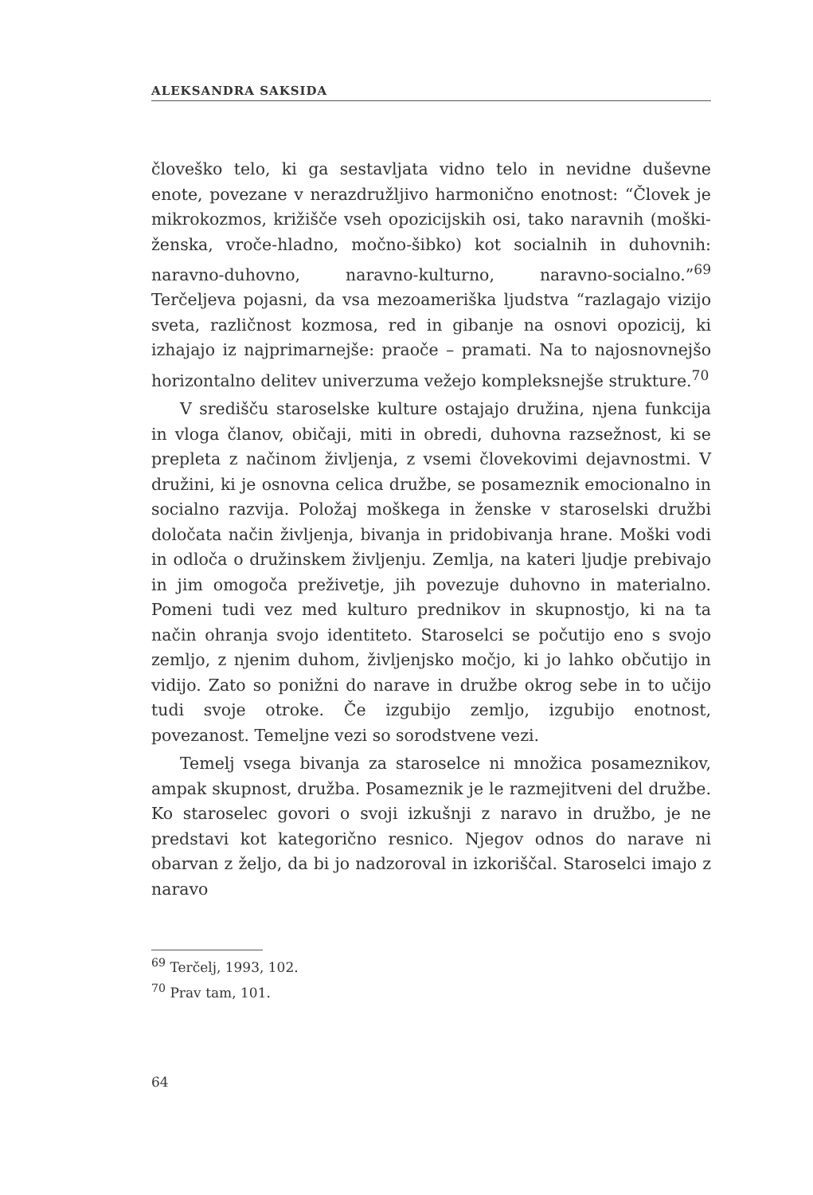ALEKSANDRA SAKSIDA
človeško telo, ki ga sestavljata vidno telo in nevidne duševne enote, povezane v nerazdružljivo harmonično enotnost: “Človek je mikrokozmos, križišče vseh opozicijskih osi, tako naravnih (moški-ženska, vroče-hladno, močno-šibko) kot socialnih in duhovnih: naravno-duhovno, naravno-kulturno, naravno-socialno.”<sup>69</sup> Terčeljeva pojasni, da vsa mezoameriška ljudstva “razlagajo vizijo sveta, različnost kozmosa, red in gibanje na osnovi opozicij, ki izhajajo iz najprimarnejše: praoče – pramati. Na to najosnovnejšo horizontalno delitev univerzuma vežejo kompleksnejše strukture.<sup>70</sup>
V središču staroselske kulture ostajajo družina, njena funkcija in vloga članov, običaji, miti in obredi, duhovna razsežnost, ki se prepleta z načinom življenja, z vsemi človekovimi dejavnostmi. V družini, ki je osnovna celica družbe, se posameznik emocionalno in socialno razvija. Položaj moškega in ženske v staroselski družbi določata način življenja, bivanja in pridobivanja hrane. Moški vodi in odloča o družinskem življenju. Zemlja, na kateri ljudje prebivajo in jim omogoča preživetje, jih povezuje duhovno in materialno. Pomeni tudi vez med kulturo prednikov in skupnostjo, ki na ta način ohranja svojo identiteto. Staroselci se počutijo eno s svojo zemljo, z njenim duhom, življenjsko močjo, ki jo lahko občutijo in vidijo. Zato so ponižni do narave in družbe okrog sebe in to učijo tudi svoje otroke. Če izgubijo zemljo, izgubijo enotnost, povezanost. Temeljne vezi so sorodstvene vezi.
Temelj vsega bivanja za staroselce ni množica posameznikov, ampak skupnost, družba. Posameznik je le razmejitveni del družbe. Ko staroselec govori o svoji izkušnji z naravo in družbo, je ne predstavi kot kategorično resnico. Njegov odnos do narave ni obarvan z željo, da bi jo nadzoroval in izkoriščal. Staroselci imajo z naravo
<sup>69</sup> Terčelj, 1993, 102.
<sup>70</sup> Prav tam, 101.
64